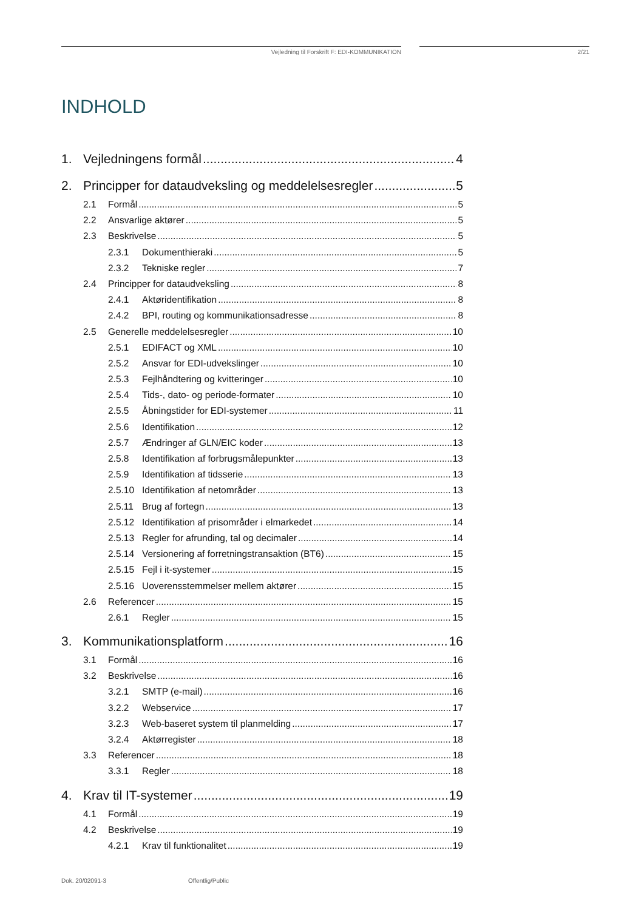Vejledning til Forskrift F: EDI-KOMMUNIKATION 2/21
INDHOLD
1. Vejledningens formål 4
2. Principper for dataudveksling og meddelelsesregler 5
2.1 Formål 5
2.2 Ansvarlige aktører 5
2.3 Beskrivelse 5
2.3.1 Dokumenthieraki 5
2.3.2 Tekniske regler 7
2.4 Principper for dataudveksling 8
2.4.1 Aktøridentifikation 8
2.4.2 BPI, routing og kommunikationsadresse 8
2.5 Generelle meddelelsesregler 10
2.5.1 EDIFACT og XML 10
2.5.2 Ansvar for EDI-udvekslinger 10
2.5.3 Fejlhåndtering og kvitteringer 10
2.5.4 Tids-, dato- og periode-formater 10
2.5.5 Åbningstider for EDI-systemer 11
2.5.6 Identifikation 12
2.5.7 Ændringer af GLN/EIC koder 13
2.5.8 Identifikation af forbrugsmålepunkter 13
2.5.9 Identifikation af tidsserie 13
2.5.10 Identifikation af netområder 13
2.5.11 Brug af fortegn 13
2.5.12 Identifikation af prisområder i elmarkedet 14
2.5.13 Regler for afrunding, tal og decimaler 14
2.5.14 Versionering af forretningstransaktion (BT6) 15
2.5.15 Fejl i it-systemer 15
2.5.16 Uoverensstemmelser mellem aktører 15
2.6 Referencer 15
2.6.1 Regler 15
3. Kommunikationsplatform 16
3.1 Formål 16
3.2 Beskrivelse 16
3.2.1 SMTP (e-mail) 16
3.2.2 Webservice 17
3.2.3 Web-baseret system til planmelding 17
3.2.4 Aktørregister 18
3.3 Referencer 18
3.3.1 Regler 18
4. Krav til IT-systemer 19
4.1 Formål 19
4.2 Beskrivelse 19
4.2.1 Krav til funktionalitet 19
Dok. 20/02091-3 Offentlig/Public